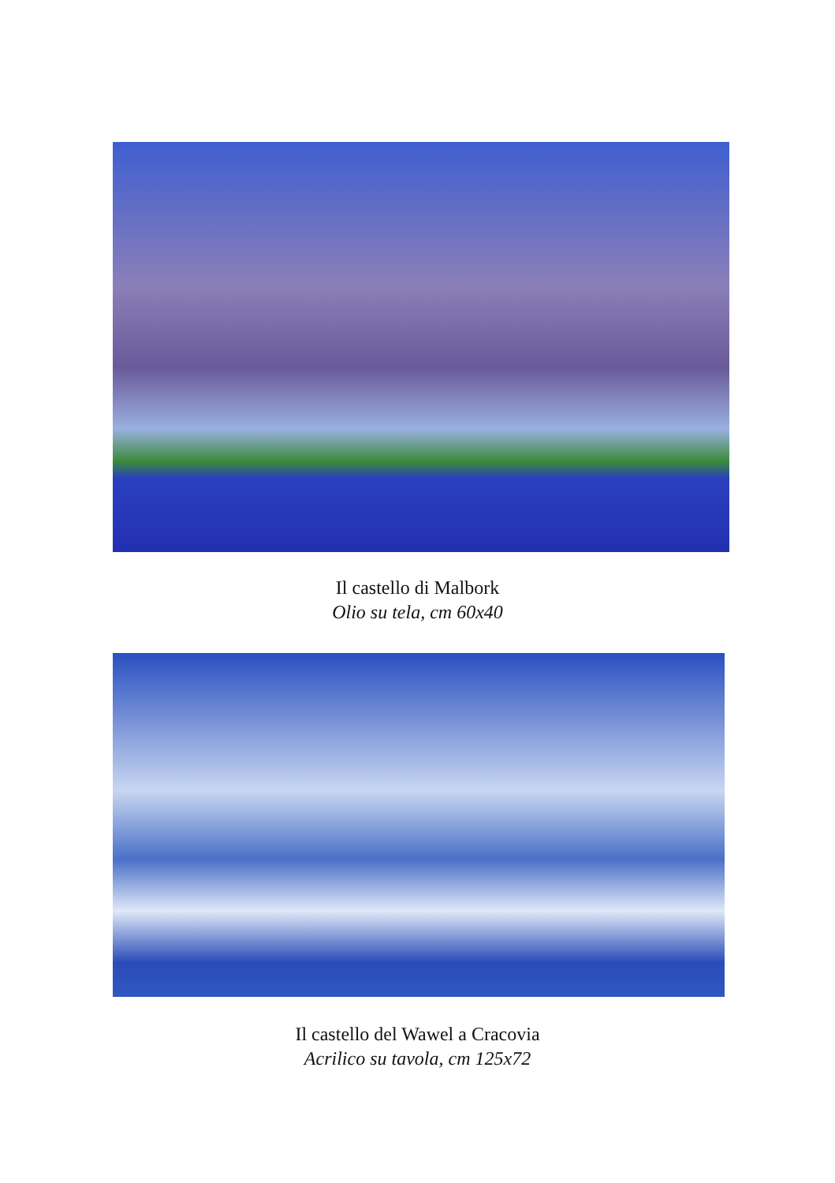Il castello di Malbork
Olio su tela, cm 60x40
Il castello del Wawel a Cracovia
Acrilico su tavola, cm 125x72